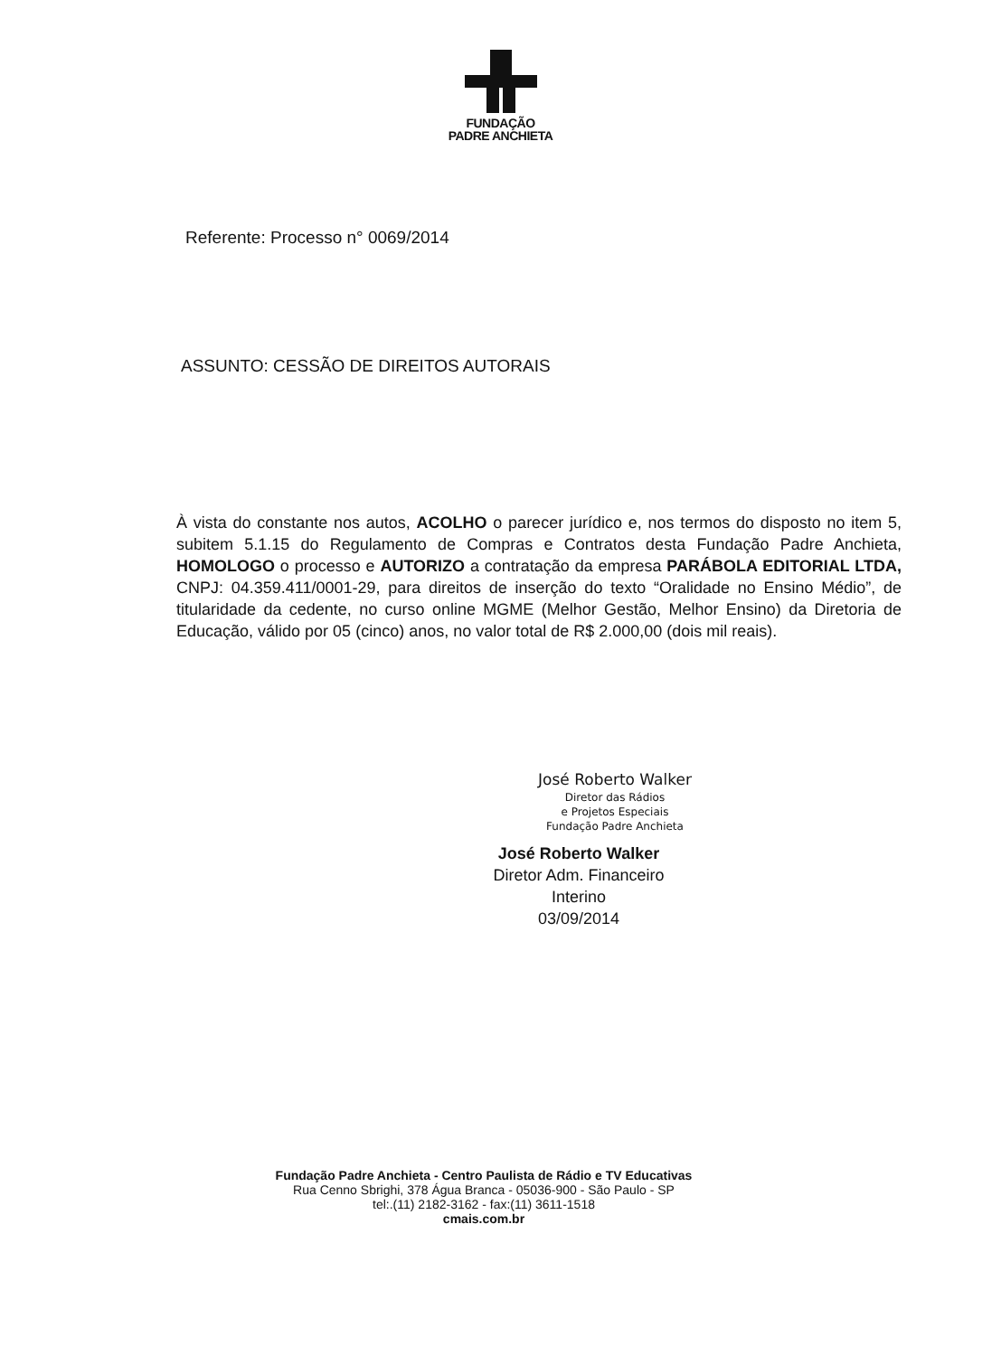FUNDAÇÃO
PADRE ANCHIETA
Referente: Processo n° 0069/2014
ASSUNTO: CESSÃO DE DIREITOS AUTORAIS
À vista do constante nos autos, ACOLHO o parecer jurídico e, nos termos do disposto no item 5, subitem 5.1.15 do Regulamento de Compras e Contratos desta Fundação Padre Anchieta, HOMOLOGO o processo e AUTORIZO a contratação da empresa PARÁBOLA EDITORIAL LTDA, CNPJ: 04.359.411/0001-29, para direitos de inserção do texto “Oralidade no Ensino Médio”, de titularidade da cedente, no curso online MGME (Melhor Gestão, Melhor Ensino) da Diretoria de Educação, válido por 05 (cinco) anos, no valor total de R$ 2.000,00 (dois mil reais).
José Roberto Walker
Diretor das Rádios
e Projetos Especiais
Fundação Padre Anchieta
José Roberto Walker
Diretor Adm. Financeiro
Interino
03/09/2014
Fundação Padre Anchieta - Centro Paulista de Rádio e TV Educativas
Rua Cenno Sbrighi, 378 Água Branca - 05036-900 - São Paulo - SP
tel:.(11) 2182-3162 - fax:(11) 3611-1518
cmais.com.br